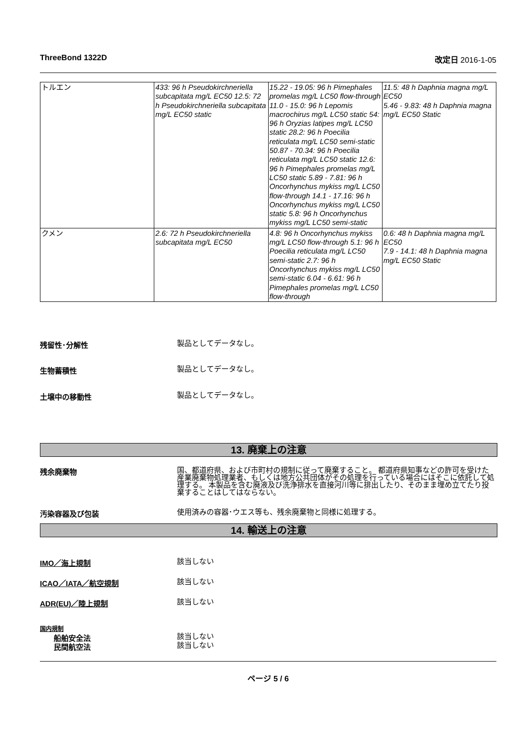ThreeBond 1322D 改定日 2016-1-05
| トルエン | 433: 96 h Pseudokirchneriella subcapitata mg/L EC50 12.5: 72 h Pseudokirchneriella subcapitata mg/L EC50 static | 15.22 - 19.05: 96 h Pimephales promelas mg/L LC50 flow-through 11.0 - 15.0: 96 h Lepomis macrochirus mg/L LC50 static 54: 96 h Oryzias latipes mg/L LC50 static 28.2: 96 h Poecilia reticulata mg/L LC50 semi-static 50.87 - 70.34: 96 h Poecilia reticulata mg/L LC50 static 12.6: 96 h Pimephales promelas mg/L LC50 static 5.89 - 7.81: 96 h Oncorhynchus mykiss mg/L LC50 flow-through 14.1 - 17.16: 96 h Oncorhynchus mykiss mg/L LC50 static 5.8: 96 h Oncorhynchus mykiss mg/L LC50 semi-static | 11.5: 48 h Daphnia magna mg/L EC50 5.46 - 9.83: 48 h Daphnia magna mg/L EC50 Static |
| クメン | 2.6: 72 h Pseudokirchneriella subcapitata mg/L EC50 | 4.8: 96 h Oncorhynchus mykiss mg/L LC50 flow-through 5.1: 96 h Poecilia reticulata mg/L LC50 semi-static 2.7: 96 h Oncorhynchus mykiss mg/L LC50 semi-static 6.04 - 6.61: 96 h Pimephales promelas mg/L LC50 flow-through | 0.6: 48 h Daphnia magna mg/L EC50 7.9 - 14.1: 48 h Daphnia magna mg/L EC50 Static |
残留性･分解性 製品としてデータなし。
生物蓄積性 製品としてデータなし。
土壌中の移動性 製品としてデータなし。
13. 廃棄上の注意
残余廃棄物 国、都道府県、および市町村の規制に従って廃棄すること。 都道府県知事などの許可を受けた産業廃棄物処理業者、もしくは地方公共団体がその処理を行っている場合にはそこに依託して処理する。 本製品を含む廃液及び洗浄排水を直接河川等に排出したり、そのまま埋め立てたり投棄することはしてはならない。
汚染容器及び包装 使用済みの容器･ウエス等も、残余廃棄物と同様に処理する。
14. 輸送上の注意
IMO／海上規制 該当しない
ICAO／IATA／航空規制 該当しない
ADR(EU)／陸上規制 該当しない
国内規制
船舶安全法 該当しない
民間航空法 該当しない
ページ 5 / 6